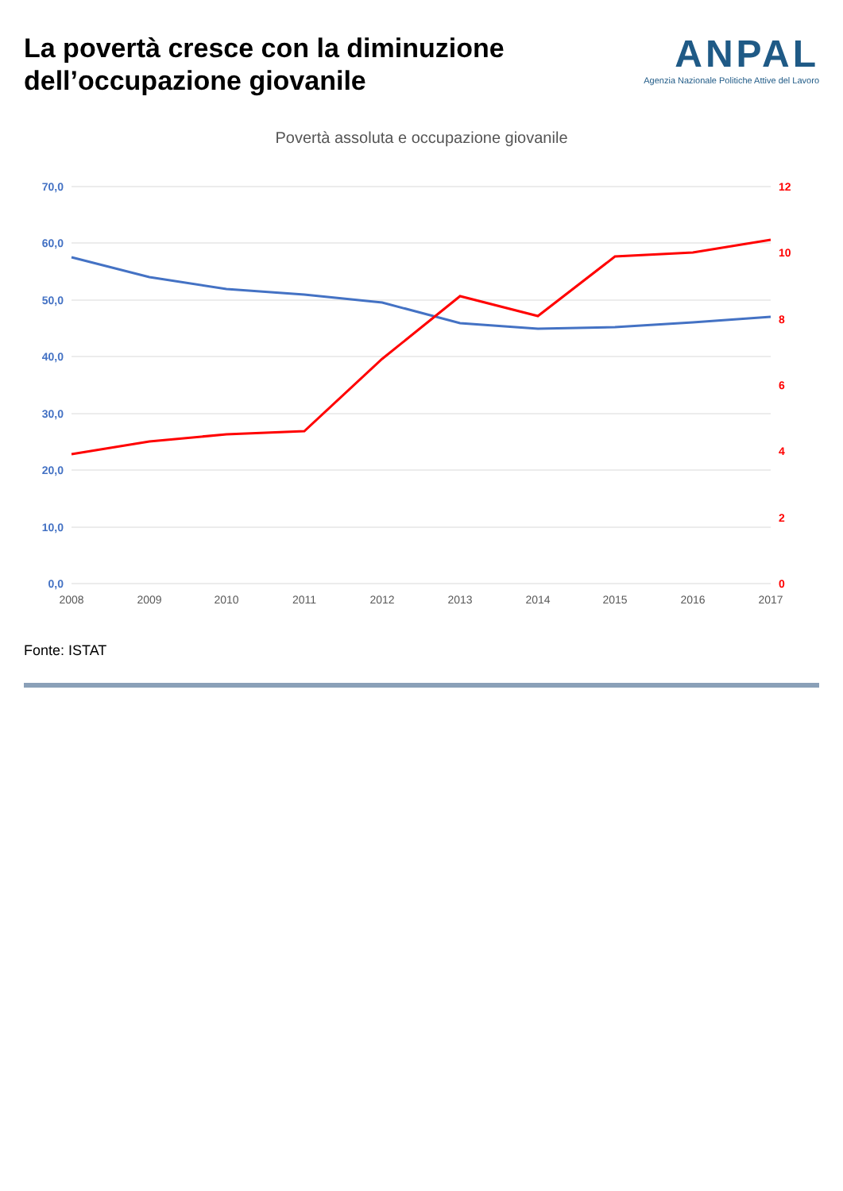La povertà cresce con la diminuzione dell’occupazione giovanile
ANPAL
Agenzia Nazionale Politiche Attive del Lavoro
Povertà assoluta e occupazione giovanile
70,0
60,0
50,0
40,0
30,0
20,0
10,0
0,0
12
10
8
6
4
2
0
2008
2009
2010
2011
2012
2013
2014
2015
2016
2017
Fonte: ISTAT